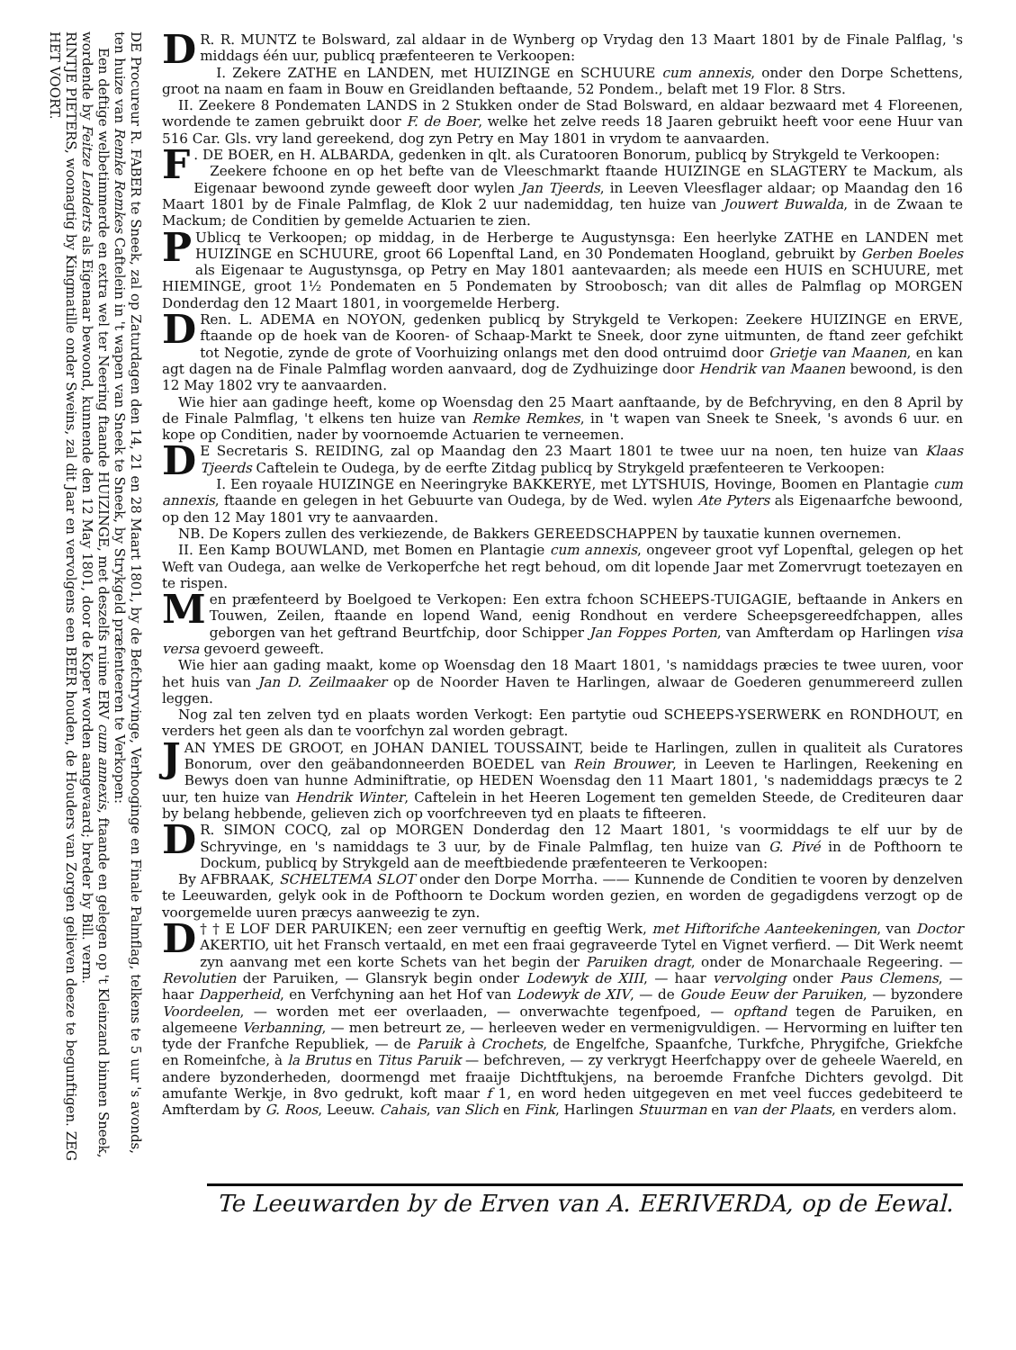DE Procureur R. FABER te Sneek, zal op Zaturdagen den 14, 21 en 28 Maart 1801, by de Befchryvinge, Verhooginge en Finale Palmflag, telkens te 5 uur 's avonds, ten huize van Remke Remkes Caftelein in 't wapen van Sneek te Sneek, by Strykgeld præfenteeren te Verkopen:
Een deftige welbetimmerde en extra wel ter Neering ftaande HUIZINGE, met deszelfs ruime ERV cum annexis, ftaande en gelegen op 't Kleinzand binnen Sneek, wordende by Feitze Lenderts als Eigenaar bewoond, kunnende den 12 May 1801, door de Koper worden aangevaard; breder by Bill. verm.
RINTJE PIETERS, woonagtig by Kingmatille onder Sweins, zal dit Jaar en vervolgens een BEER houden, de Houders van Zorgen gelieven deeze te begunftigen. ZEG HET VOORT.
DR. R. MUNTZ te Bolsward, zal aldaar in de Wynberg op Vrydag den 13 Maart 1801 by de Finale Palflag, 's middags één uur, publicq præfenteeren te Verkoopen:
I. Zekere ZATHE en LANDEN, met HUIZINGE en SCHUURE cum annexis, onder den Dorpe Schettens, groot na naam en faam in Bouw en Greidlanden beftaande, 52 Pondem., belaft met 19 Flor. 8 Strs.
II. Zeekere 8 Pondematen LANDS in 2 Stukken onder de Stad Bolsward, en aldaar bezwaard met 4 Floreenen, wordende te zamen gebruikt door F. de Boer, welke het zelve reeds 18 Jaaren gebruikt heeft voor eene Huur van 516 Car. Gls. vry land gereekend, dog zyn Petry en May 1801 in vrydom te aanvaarden.
F. DE BOER, en H. ALBARDA, gedenken in qlt. als Curatooren Bonorum, publicq by Strykgeld te Verkoopen:
Zeekere fchoone en op het befte van de Vleeschmarkt ftaande HUIZINGE en SLAGTERY te Mackum, als Eigenaar bewoond zynde geweeft door wylen Jan Tjeerds, in Leeven Vleesflager aldaar; op Maandag den 16 Maart 1801 by de Finale Palmflag, de Klok 2 uur nademiddag, ten huize van Jouwert Buwalda, in de Zwaan te Mackum; de Conditien by gemelde Actuarien te zien.
PUblicq te Verkoopen; op middag, in de Herberge te Augustynsga: Een heerlyke ZATHE en LANDEN met HUIZINGE en SCHUURE, groot 66 Lopenftal Land, en 30 Pondematen Hoogland, gebruikt by Gerben Boeles als Eigenaar te Augustynsga, op Petry en May 1801 aantevaarden; als meede een HUIS en SCHUURE, met HIEMINGE, groot 1½ Pondematen en 5 Pondematen by Stroobosch; van dit alles de Palmflag op MORGEN Donderdag den 12 Maart 1801, in voorgemelde Herberg.
DRen. L. ADEMA en NOYON, gedenken publicq by Strykgeld te Verkopen: Zeekere HUIZINGE en ERVE, ftaande op de hoek van de Kooren- of Schaap-Markt te Sneek, door zyne uitmunten, de ftand zeer gefchikt tot Negotie, zynde de grote of Voorhuizing onlangs met den dood ontruimd door Grietje van Maanen, en kan agt dagen na de Finale Palmflag worden aanvaard, dog de Zydhuizinge door Hendrik van Maanen bewoond, is den 12 May 1802 vry te aanvaarden.
Wie hier aan gadinge heeft, kome op Woensdag den 25 Maart aanftaande, by de Befchryving, en den 8 April by de Finale Palmflag, 't elkens ten huize van Remke Remkes, in 't wapen van Sneek te Sneek, 's avonds 6 uur. en kope op Conditien, nader by voornoemde Actuarien te verneemen.
DE Secretaris S. REIDING, zal op Maandag den 23 Maart 1801 te twee uur na noen, ten huize van Klaas Tjeerds Caftelein te Oudega, by de eerfte Zitdag publicq by Strykgeld præfenteeren te Verkoopen:
I. Een royaale HUIZINGE en Neeringryke BAKKERYE, met LYTSHUIS, Hovinge, Boomen en Plantagie cum annexis, ftaande en gelegen in het Gebuurte van Oudega, by de Wed. wylen Ate Pyters als Eigenaarfche bewoond, op den 12 May 1801 vry te aanvaarden.
NB. De Kopers zullen des verkiezende, de Bakkers GEREEDSCHAPPEN by tauxatie kunnen overnemen.
II. Een Kamp BOUWLAND, met Bomen en Plantagie cum annexis, ongeveer groot vyf Lopenftal, gelegen op het Weft van Oudega, aan welke de Verkoperfche het regt behoud, om dit lopende Jaar met Zomervrugt toetezayen en te rispen.
Men præfenteerd by Boelgoed te Verkopen: Een extra fchoon SCHEEPS-TUIGAGIE, beftaande in Ankers en Touwen, Zeilen, ftaande en lopend Wand, eenig Rondhout en verdere Scheepsgereedfchappen, alles geborgen van het geftrand Beurtfchip, door Schipper Jan Foppes Porten, van Amfterdam op Harlingen visa versa gevoerd geweeft.
Wie hier aan gading maakt, kome op Woensdag den 18 Maart 1801, 's namiddags præcies te twee uuren, voor het huis van Jan D. Zeilmaaker op de Noorder Haven te Harlingen, alwaar de Goederen genummereerd zullen leggen.
Nog zal ten zelven tyd en plaats worden Verkogt: Een partytie oud SCHEEPS-YSERWERK en RONDHOUT, en verders het geen als dan te voorfchyn zal worden gebragt.
JAN YMES DE GROOT, en JOHAN DANIEL TOUSSAINT, beide te Harlingen, zullen in qualiteit als Curatores Bonorum, over den geäbandonneerden BOEDEL van Rein Brouwer, in Leeven te Harlingen, Reekening en Bewys doen van hunne Adminiftratie, op HEDEN Woensdag den 11 Maart 1801, 's nademiddags præcys te 2 uur, ten huize van Hendrik Winter, Caftelein in het Heeren Logement ten gemelden Steede, de Crediteuren daar by belang hebbende, gelieven zich op voorfchreeven tyd en plaats te fifteeren.
DR. SIMON COCQ, zal op MORGEN Donderdag den 12 Maart 1801, 's voormiddags te elf uur by de Schryvinge, en 's namiddags te 3 uur, by de Finale Palmflag, ten huize van G. Pivé in de Pofthoorn te Dockum, publicq by Strykgeld aan de meeftbiedende præfenteeren te Verkoopen:
By AFBRAAK, SCHELTEMA SLOT onder den Dorpe Morrha. —— Kunnende de Conditien te vooren by denzelven te Leeuwarden, gelyk ook in de Pofthoorn te Dockum worden gezien, en worden de gegadigdens verzogt op de voorgemelde uuren præcys aanweezig te zyn.
† † D E LOF DER PARUIKEN; een zeer vernuftig en geeftig Werk, met Hiftorifche Aanteekeningen, van Doctor AKERTIO, uit het Fransch vertaald, en met een fraai gegraveerde Tytel en Vignet verfierd. — Dit Werk neemt zyn aanvang met een korte Schets van het begin der Paruiken dragt, onder de Monarchaale Regeering. — Revolutien der Paruiken, — Glansryk begin onder Lodewyk de XIII, — haar vervolging onder Paus Clemens, — haar Dapperheid, en Verfchyning aan het Hof van Lodewyk de XIV, — de Goude Eeuw der Paruiken, — byzondere Voordeelen, — worden met eer overlaaden, — onverwachte tegenfpoed, — opftand tegen de Paruiken, en algemeene Verbanning, — men betreurt ze, — herleeven weder en vermenigvuldigen. — Hervorming en luifter ten tyde der Franfche Republiek, — de Paruik à Crochets, de Engelfche, Spaanfche, Turkfche, Phrygifche, Griekfche en Romeinfche, à la Brutus en Titus Paruik — befchreven, — zy verkrygt Heerfchappy over de geheele Waereld, en andere byzonderheden, doormengd met fraaije Dichtftukjens, na beroemde Franfche Dichters gevolgd. Dit amufante Werkje, in 8vo gedrukt, koft maar f 1, en word heden uitgegeven en met veel fucces gedebiteerd te Amfterdam by G. Roos, Leeuw. Cahais, van Slich en Fink, Harlingen Stuurman en van der Plaats, en verders alom.
Te Leeuwarden by de Erven van A. EERIVERDA, op de Eewal.